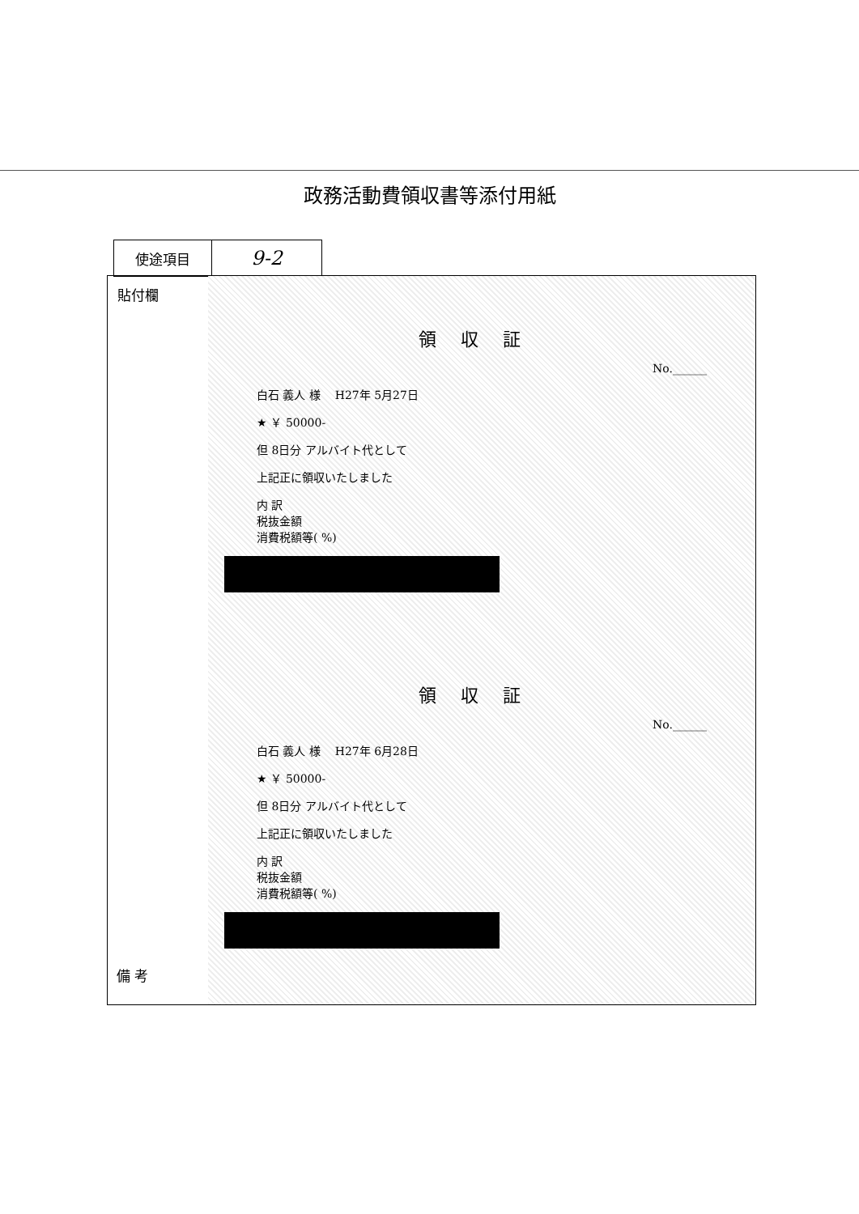政務活動費領収書等添付用紙
使途項目
9-2
貼付欄
領収証
No.______
白石 義人 様 H27年 5月27日
★ ￥ 50000-
但 8日分 アルバイト代として
上記正に領収いたしました
内 訳
税抜金額
消費税額等( %)
領収証
No.______
白石 義人 様 H27年 6月28日
★ ￥ 50000-
但 8日分 アルバイト代として
上記正に領収いたしました
内 訳
税抜金額
消費税額等( %)
備 考